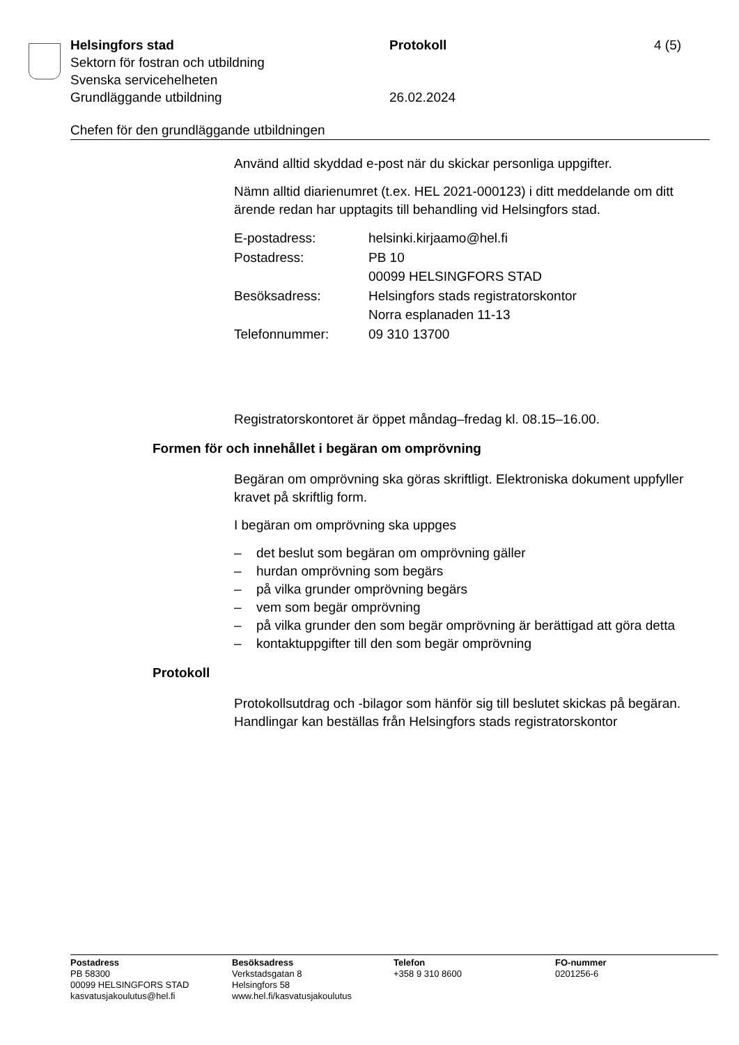Helsingfors stad Protokoll 4 (5)
Sektorn för fostran och utbildning
Svenska servicehelheten
Grundläggande utbildning 26.02.2024
Chefen för den grundläggande utbildningen
Använd alltid skyddad e-post när du skickar personliga uppgifter.
Nämn alltid diarienumret (t.ex. HEL 2021-000123) i ditt meddelande om ditt ärende redan har upptagits till behandling vid Helsingfors stad.
| E-postadress: | helsinki.kirjaamo@hel.fi |
| Postadress: | PB 10 00099 HELSINGFORS STAD |
| Besöksadress: | Helsingfors stads registratorskontor Norra esplanaden 11-13 |
| Telefonnummer: | 09 310 13700 |
Registratorskontoret är öppet måndag–fredag kl. 08.15–16.00.
Formen för och innehållet i begäran om omprövning
Begäran om omprövning ska göras skriftligt. Elektroniska dokument uppfyller kravet på skriftlig form.
I begäran om omprövning ska uppges
– det beslut som begäran om omprövning gäller
– hurdan omprövning som begärs
– på vilka grunder omprövning begärs
– vem som begär omprövning
– på vilka grunder den som begär omprövning är berättigad att göra detta
– kontaktuppgifter till den som begär omprövning
Protokoll
Protokollsutdrag och -bilagor som hänför sig till beslutet skickas på begäran. Handlingar kan beställas från Helsingfors stads registratorskontor
Postadress
PB 58300
00099 HELSINGFORS STAD
kasvatusjakoulutus@hel.fi
Besöksadress
Verkstadsgatan 8
Helsingfors 58
www.hel.fi/kasvatusjakoulutus
Telefon
+358 9 310 8600
FO-nummer
0201256-6